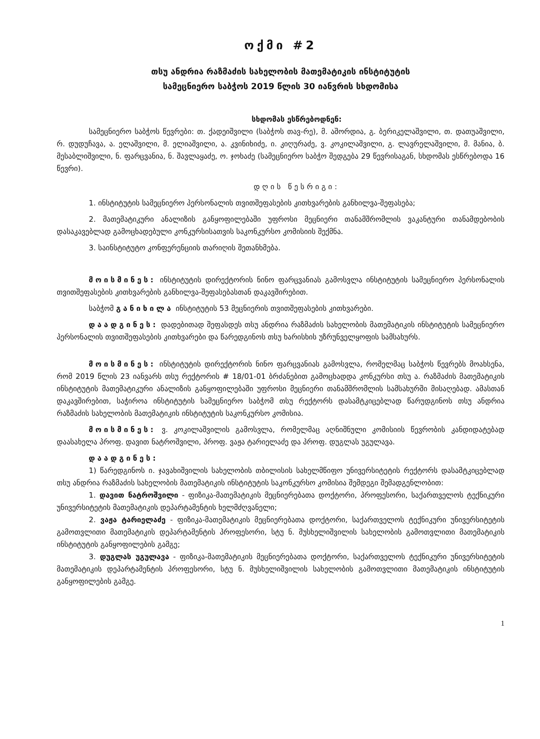ოქმი #2
თსუ ანდრია რაზმაძის სახელობის მათემატიკის ინსტიტუტის
სამეცნიერო საბჭოს 2019 წლის 30 იანვრის სხდომისა
სხდომას ესწრებოდნენ:
სამეცნიერო საბჭოს წევრები: თ. ქადეიშვილი (საბჭოს თავ-რე), მ. აშორდია, გ. ბერიკელაშვილი, თ. დათუაშვილი, რ. დუდუჩავა, ა. ელაშვილი, მ. ელიაშვილი, ა. კვინიხიძე, ი. კიღურაძე, ვ. კოკილაშვილი, გ. ლავრელაშვილი, მ. მანია, ბ. მესაბლიშვილი, ნ. ფარცვანია, ნ. შავლაყაძე, ო. ჯოხაძე (სამეცნიერო საბჭო შედგება 29 წევრისაგან, სხდომას ესწრებოდა 16 წევრი).
დღის წესრიგი:
1. ინსტიტუტის სამეცნიერო პერსონალის თვითშეფასების კითხვარების განხილვა-შეფასება;
2. მათემატიკური ანალიზის განყოფილებაში უფროსი მეცნიერი თანამშრომლის ვაკანტური თანამდებობის დასაკავებლად გამოცხადებული კონკურსისათვის საკონკურსო კომისიის შექმნა.
3. საინსტიტუტო კონფერენციის თარიღის შეთანხმება.
მოისმინეს: ინსტიტუტის დირექტორის ნინო ფარცვანიას გამოსვლა ინსტიტუტის სამეცნიერო პერსონალის თვითშეფასების კითხვარების განხილვა-შეფასებასთან დაკავშირებით.
საბჭომ განიხილა ინსტიტუტის 53 მეცნიერის თვითშეფასების კითხვარები.
დაადგინეს: დადებითად შეფასდეს თსუ ანდრია რაზმაძის სახელობის მათემატიკის ინსტიტუტის სამეცნიერო პერსონალის თვითშეფასების კითხვარები და წარედგინოს თსუ ხარისხის უზრუნველყოფის სამსახურს.
მოისმინეს: ინსტიტუტის დირექტორის ნინო ფარცვანიას გამოსვლა, რომელმაც საბჭოს წევრებს მოახსენა, რომ 2019 წლის 23 იანვარს თსუ რექტორის # 18/01-01 ბრძანებით გამოცხადდა კონკურსი თსუ ა. რაზმაძის მათემატიკის ინსტიტუტის მათემატიკური ანალიზის განყოფილებაში უფროსი მეცნიერი თანამშრომლის სამსახურში მისაღებად. ამასთან დაკავშირებით, საჭიროა ინსტიტუტის სამეცნიერო საბჭომ თსუ რექტორს დასამტკიცებლად წარუდგინოს თსუ ანდრია რაზმაძის სახელობის მათემატიკის ინსტიტუტის საკონკურსო კომისია.
მოისმინეს: ვ. კოკილაშვილის გამოსვლა, რომელმაც აღნიშნული კომისიის წევრობის კანდიდატებად დაასახელა პროფ. დავით ნატროშვილი, პროფ. ვაჟა ტარიელაძე და პროფ. დუგლას უგულავა.
დაადგინეს:
1) წარედგინოს ი. ჯავახიშვილის სახელობის თბილისის სახელმწიფო უნივერსიტეტის რექტორს დასამტკიცებლად თსუ ანდრია რაზმაძის სახელობის მათემატიკის ინსტიტუტის საკონკურსო კომისია შემდეგი შემადგენლობით:
1. დავით ნატროშვილი - ფიზიკა-მათემატიკის მეცნიერებათა დოქტორი, პროფესორი, საქართველოს ტექნიკური უნივერსიტეტის მათემატიკის დეპარტამენტის ხელმძღვანელი;
2. ვაჟა ტარიელაძე - ფიზიკა-მათემატიკის მეცნიერებათა დოქტორი, საქართველოს ტექნიკური უნივერსიტეტის გამოთვლითი მათემატიკის დეპარტამენტის პროფესორი, სტუ ნ. მუსხელიშვილის სახელობის გამოთვლითი მათემატიკის ინსტიტუტის განყოფილების გამგე;
3. დუგლას უგულავა - ფიზიკა-მათემატიკის მეცნიერებათა დოქტორი, საქართველოს ტექნიკური უნივერსიტეტის მათემატიკის დეპარტამენტის პროფესორი, სტუ ნ. მუსხელიშვილის სახელობის გამოთვლითი მათემატიკის ინსტიტუტის განყოფილების გამგე.
1